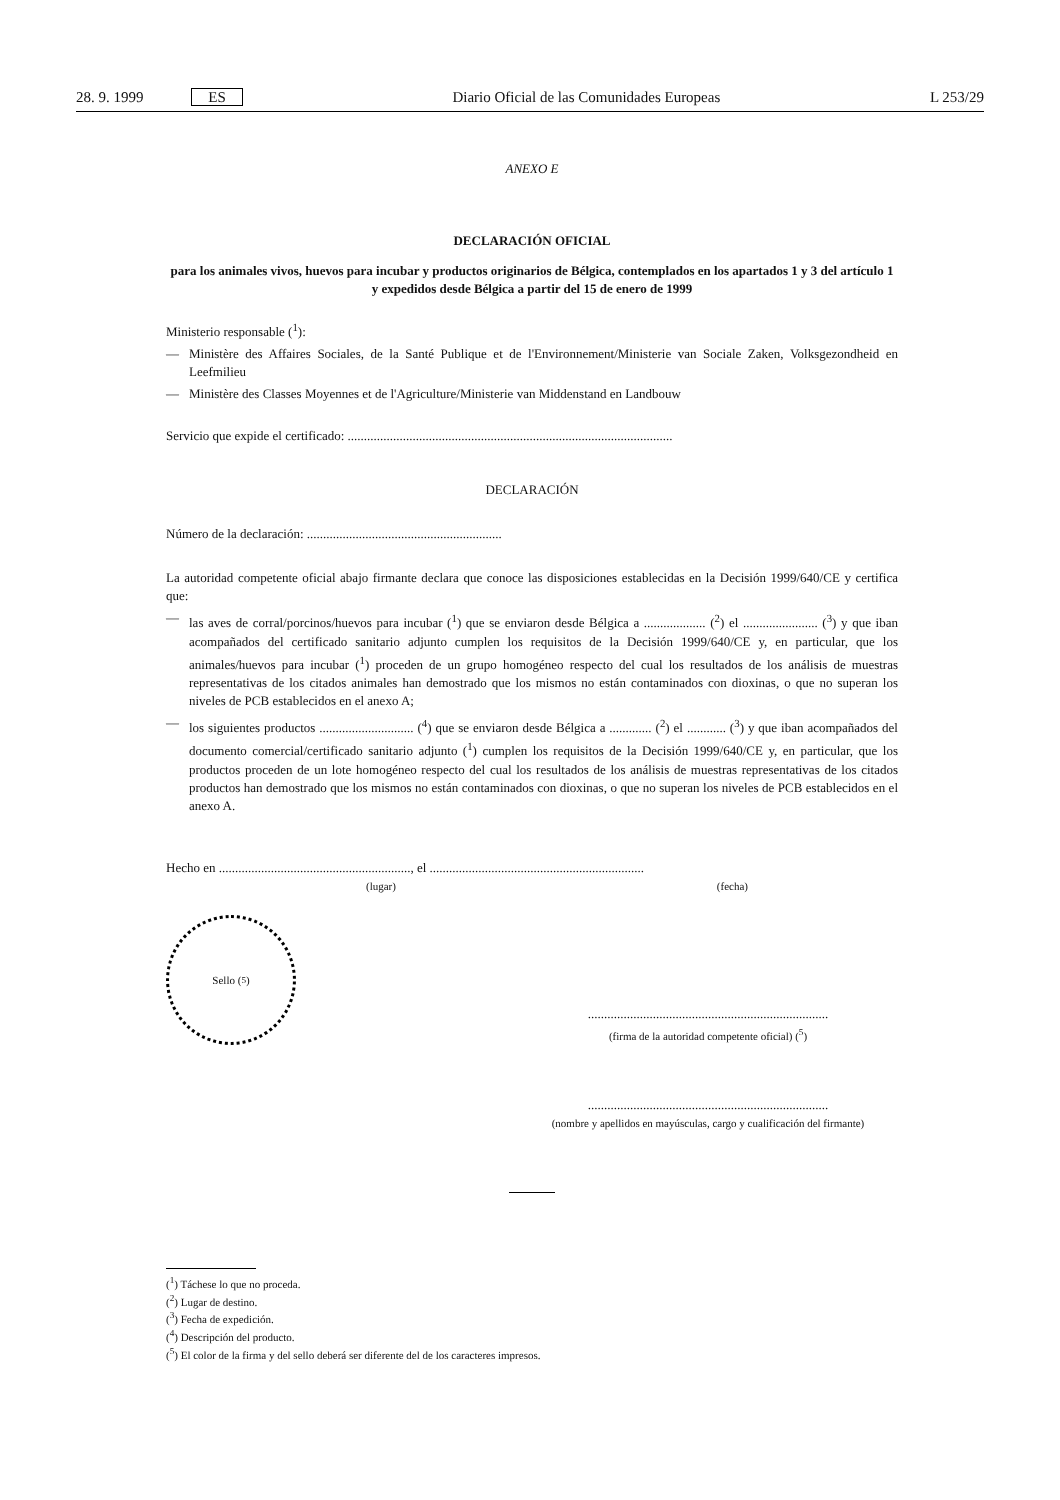28. 9. 1999 ES Diario Oficial de las Comunidades Europeas L 253/29
ANEXO E
DECLARACIÓN OFICIAL
para los animales vivos, huevos para incubar y productos originarios de Bélgica, contemplados en los apartados 1 y 3 del artículo 1 y expedidos desde Bélgica a partir del 15 de enero de 1999
Ministerio responsable (<sup>1</sup>):
— Ministère des Affaires Sociales, de la Santé Publique et de l'Environnement/Ministerie van Sociale Zaken, Volksgezondheid en Leefmilieu
— Ministère des Classes Moyennes et de l'Agriculture/Ministerie van Middenstand en Landbouw
Servicio que expide el certificado: ....................................................................................................
DECLARACIÓN
Número de la declaración: ............................................................
La autoridad competente oficial abajo firmante declara que conoce las disposiciones establecidas en la Decisión 1999/640/CE y certifica que:
— las aves de corral/porcinos/huevos para incubar (<sup>1</sup>) que se enviaron desde Bélgica a ................... (<sup>2</sup>) el ....................... (<sup>3</sup>) y que iban acompañados del certificado sanitario adjunto cumplen los requisitos de la Decisión 1999/640/CE y, en particular, que los animales/huevos para incubar (<sup>1</sup>) proceden de un grupo homogéneo respecto del cual los resultados de los análisis de muestras representativas de los citados animales han demostrado que los mismos no están contaminados con dioxinas, o que no superan los niveles de PCB establecidos en el anexo A;
— los siguientes productos ............................. (<sup>4</sup>) que se enviaron desde Bélgica a ............. (<sup>2</sup>) el ............ (<sup>3</sup>) y que iban acompañados del documento comercial/certificado sanitario adjunto (<sup>1</sup>) cumplen los requisitos de la Decisión 1999/640/CE y, en particular, que los productos proceden de un lote homogéneo respecto del cual los resultados de los análisis de muestras representativas de los citados productos han demostrado que los mismos no están contaminados con dioxinas, o que no superan los niveles de PCB establecidos en el anexo A.
Hecho en ..........................................................., el ..................................................................
(lugar) (fecha)
Sello (<sup>5</sup>)
..........................................................................
(firma de la autoridad competente oficial) (<sup>5</sup>)
..........................................................................
(nombre y apellidos en mayúsculas, cargo y cualificación del firmante)
(<sup>1</sup>) Táchese lo que no proceda.
(<sup>2</sup>) Lugar de destino.
(<sup>3</sup>) Fecha de expedición.
(<sup>4</sup>) Descripción del producto.
(<sup>5</sup>) El color de la firma y del sello deberá ser diferente del de los caracteres impresos.